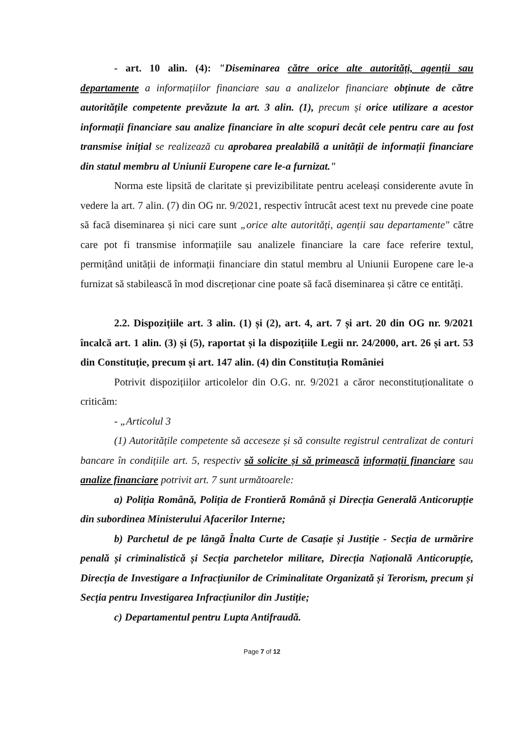- art. 10 alin. (4): "Diseminarea către orice alte autorități, agenții sau departamente a informațiilor financiare sau a analizelor financiare obținute de către autoritățile competente prevăzute la art. 3 alin. (1), precum și orice utilizare a acestor informații financiare sau analize financiare în alte scopuri decât cele pentru care au fost transmise inițial se realizează cu aprobarea prealabilă a unității de informații financiare din statul membru al Uniunii Europene care le-a furnizat."
Norma este lipsită de claritate și previzibilitate pentru aceleași considerente avute în vedere la art. 7 alin. (7) din OG nr. 9/2021, respectiv întrucât acest text nu prevede cine poate să facă diseminarea și nici care sunt „orice alte autorități, agenții sau departamente" către care pot fi transmise informațiile sau analizele financiare la care face referire textul, permițând unității de informații financiare din statul membru al Uniunii Europene care le-a furnizat să stabilească în mod discreționar cine poate să facă diseminarea și către ce entități.
2.2. Dispozițiile art. 3 alin. (1) și (2), art. 4, art. 7 și art. 20 din OG nr. 9/2021 încalcă art. 1 alin. (3) și (5), raportat și la dispozițiile Legii nr. 24/2000, art. 26 și art. 53 din Constituție, precum și art. 147 alin. (4) din Constituția României
Potrivit dispozițiilor articolelor din O.G. nr. 9/2021 a căror neconstituționalitate o criticăm:
- „Articolul 3
(1) Autoritățile competente să acceseze și să consulte registrul centralizat de conturi bancare în condițiile art. 5, respectiv să solicite și să primească informații financiare sau analize financiare potrivit art. 7 sunt următoarele:
a) Poliția Română, Poliția de Frontieră Română și Direcția Generală Anticorupție din subordinea Ministerului Afacerilor Interne;
b) Parchetul de pe lângă Înalta Curte de Casație și Justiție - Secția de urmărire penală și criminalistică și Secția parchetelor militare, Direcția Națională Anticorupție, Direcția de Investigare a Infracțiunilor de Criminalitate Organizată și Terorism, precum și Secția pentru Investigarea Infracțiunilor din Justiție;
c) Departamentul pentru Lupta Antifraudă.
Page 7 of 12